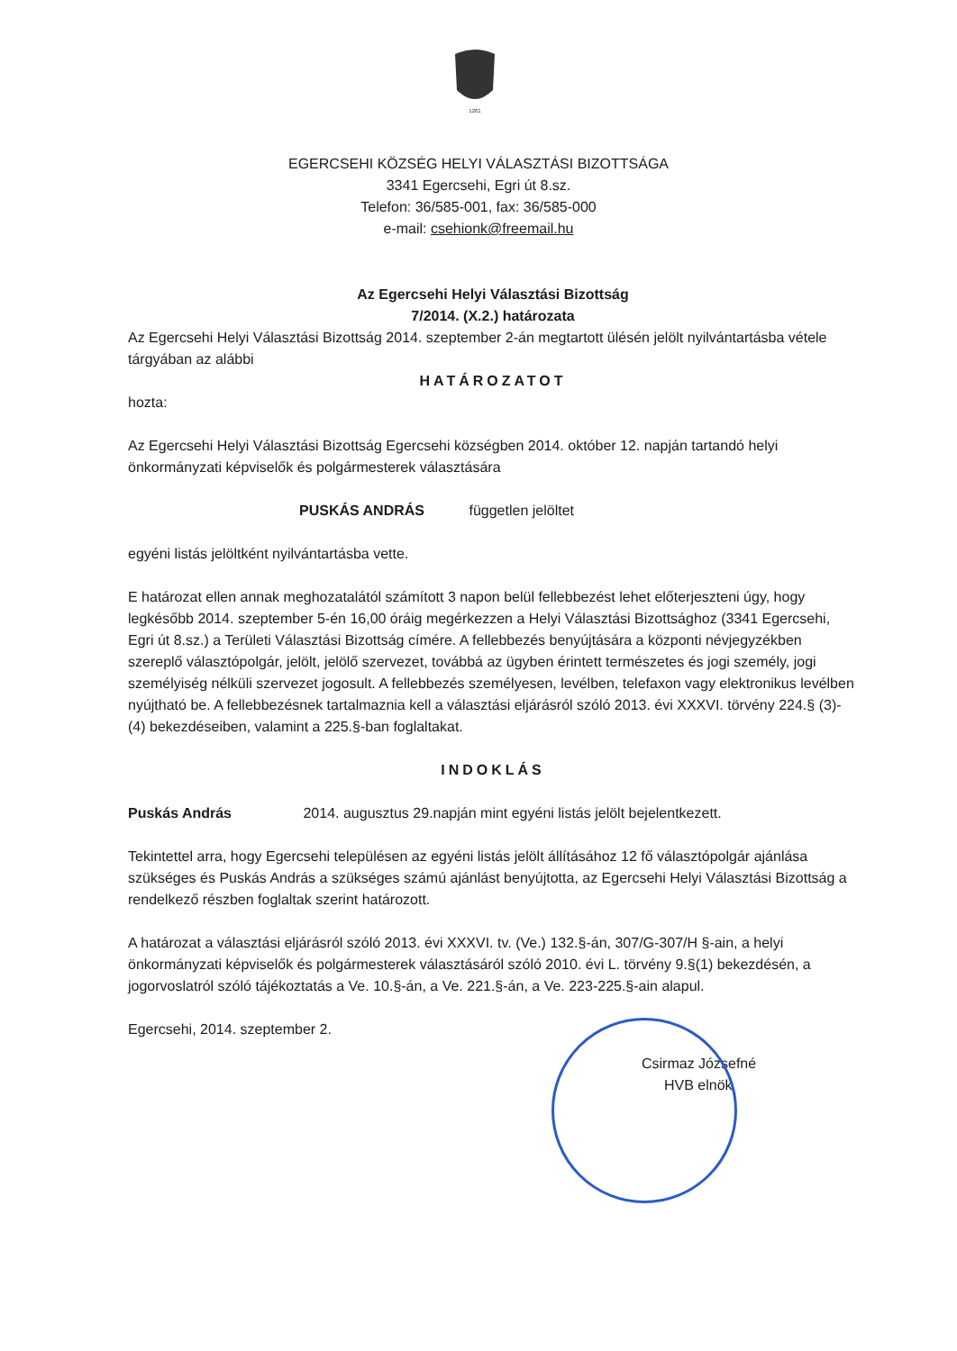1261
EGERCSEHI KÖZSÉG HELYI VÁLASZTÁSI BIZOTTSÁGA
3341 Egercsehi, Egri út 8.sz.
Telefon: 36/585-001, fax: 36/585-000
e-mail: csehionk@freemail.hu
Az Egercsehi Helyi Választási Bizottság
7/2014. (X.2.) határozata
Az Egercsehi Helyi Választási Bizottság 2014. szeptember 2-án megtartott ülésén jelölt nyilvántartásba vétele tárgyában az alábbi
HATÁROZATOT
hozta:
Az Egercsehi Helyi Választási Bizottság Egercsehi községben 2014. október 12. napján tartandó helyi önkormányzati képviselők és polgármesterek választására
PUSKÁS ANDRÁS független jelöltet
egyéni listás jelöltként nyilvántartásba vette.
E határozat ellen annak meghozatalától számított 3 napon belül fellebbezést lehet előterjeszteni úgy, hogy legkésőbb 2014. szeptember 5-én 16,00 óráig megérkezzen a Helyi Választási Bizottsághoz (3341 Egercsehi, Egri út 8.sz.) a Területi Választási Bizottság címére. A fellebbezés benyújtására a központi névjegyzékben szereplő választópolgár, jelölt, jelölő szervezet, továbbá az ügyben érintett természetes és jogi személy, jogi személyiség nélküli szervezet jogosult. A fellebbezés személyesen, levélben, telefaxon vagy elektronikus levélben nyújtható be. A fellebbezésnek tartalmaznia kell a választási eljárásról szóló 2013. évi XXXVI. törvény 224.§ (3)-(4) bekezdéseiben, valamint a 225.§-ban foglaltakat.
INDOKLÁS
Puskás András 2014. augusztus 29.napján mint egyéni listás jelölt bejelentkezett.
Tekintettel arra, hogy Egercsehi településen az egyéni listás jelölt állításához 12 fő választópolgár ajánlása szükséges és Puskás András a szükséges számú ajánlást benyújtotta, az Egercsehi Helyi Választási Bizottság a rendelkező részben foglaltak szerint határozott.
A határozat a választási eljárásról szóló 2013. évi XXXVI. tv. (Ve.) 132.§-án, 307/G-307/H §-ain, a helyi önkormányzati képviselők és polgármesterek választásáról szóló 2010. évi L. törvény 9.§(1) bekezdésén, a jogorvoslatról szóló tájékoztatás a Ve. 10.§-án, a Ve. 221.§-án, a Ve. 223-225.§-ain alapul.
Egercsehi, 2014. szeptember 2.
Csirmaz Józsefné
HVB elnök